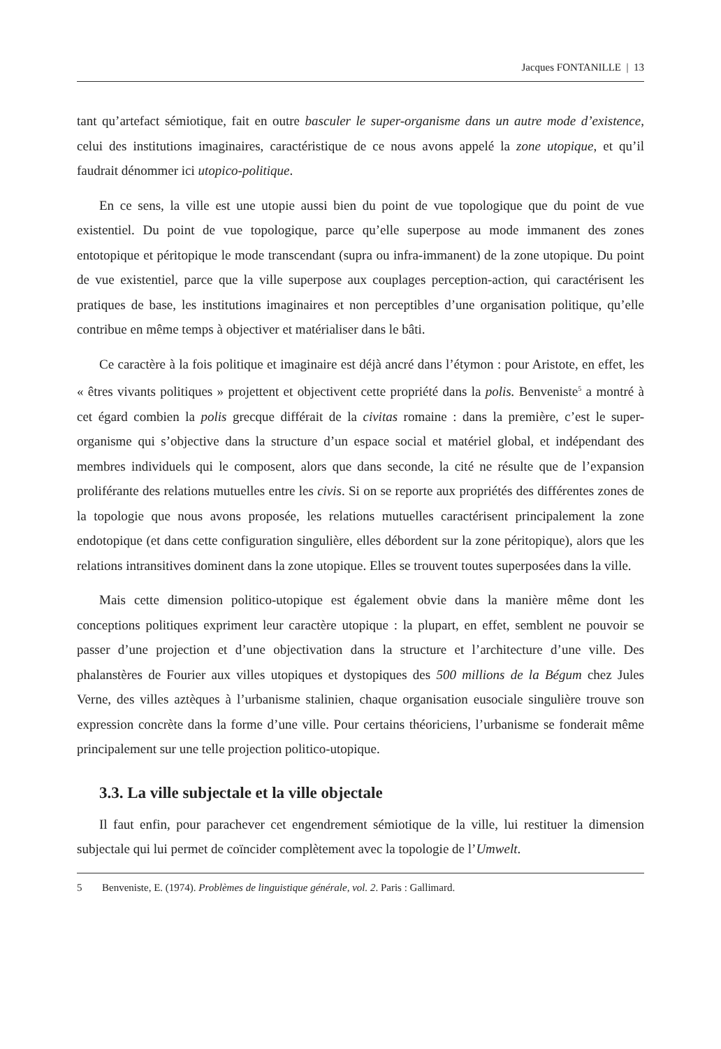Jacques FONTANILLE | 13
tant qu’artefact sémiotique, fait en outre basculer le super-organisme dans un autre mode d’existence, celui des institutions imaginaires, caractéristique de ce nous avons appelé la zone utopique, et qu’il faudrait dénommer ici utopico-politique.
En ce sens, la ville est une utopie aussi bien du point de vue topologique que du point de vue existentiel. Du point de vue topologique, parce qu’elle superpose au mode immanent des zones entotopique et péritopique le mode transcendant (supra ou infra-immanent) de la zone utopique. Du point de vue existentiel, parce que la ville superpose aux couplages perception-action, qui caractérisent les pratiques de base, les institutions imaginaires et non perceptibles d’une organisation politique, qu’elle contribue en même temps à objectiver et matérialiser dans le bâti.
Ce caractère à la fois politique et imaginaire est déjà ancré dans l’étymon : pour Aristote, en effet, les « êtres vivants politiques » projettent et objectivent cette propriété dans la polis. Benveniste<sup>5</sup> a montré à cet égard combien la polis grecque différait de la civitas romaine : dans la première, c’est le super-organisme qui s’objective dans la structure d’un espace social et matériel global, et indépendant des membres individuels qui le composent, alors que dans seconde, la cité ne résulte que de l’expansion proliférante des relations mutuelles entre les civis. Si on se reporte aux propriétés des différentes zones de la topologie que nous avons proposée, les relations mutuelles caractérisent principalement la zone endotopique (et dans cette configuration singulière, elles débordent sur la zone péritopique), alors que les relations intransitives dominent dans la zone utopique. Elles se trouvent toutes superposées dans la ville.
Mais cette dimension politico-utopique est également obvie dans la manière même dont les conceptions politiques expriment leur caractère utopique : la plupart, en effet, semblent ne pouvoir se passer d’une projection et d’une objectivation dans la structure et l’architecture d’une ville. Des phalanstères de Fourier aux villes utopiques et dystopiques des 500 millions de la Bégum chez Jules Verne, des villes aztèques à l’urbanisme stalinien, chaque organisation eusociale singulière trouve son expression concrète dans la forme d’une ville. Pour certains théoriciens, l’urbanisme se fonderait même principalement sur une telle projection politico-utopique.
3.3. La ville subjectale et la ville objectale
Il faut enfin, pour parachever cet engendrement sémiotique de la ville, lui restituer la dimension subjectale qui lui permet de coïncider complètement avec la topologie de l’Umwelt.
5 Benveniste, E. (1974). Problèmes de linguistique générale, vol. 2. Paris : Gallimard.